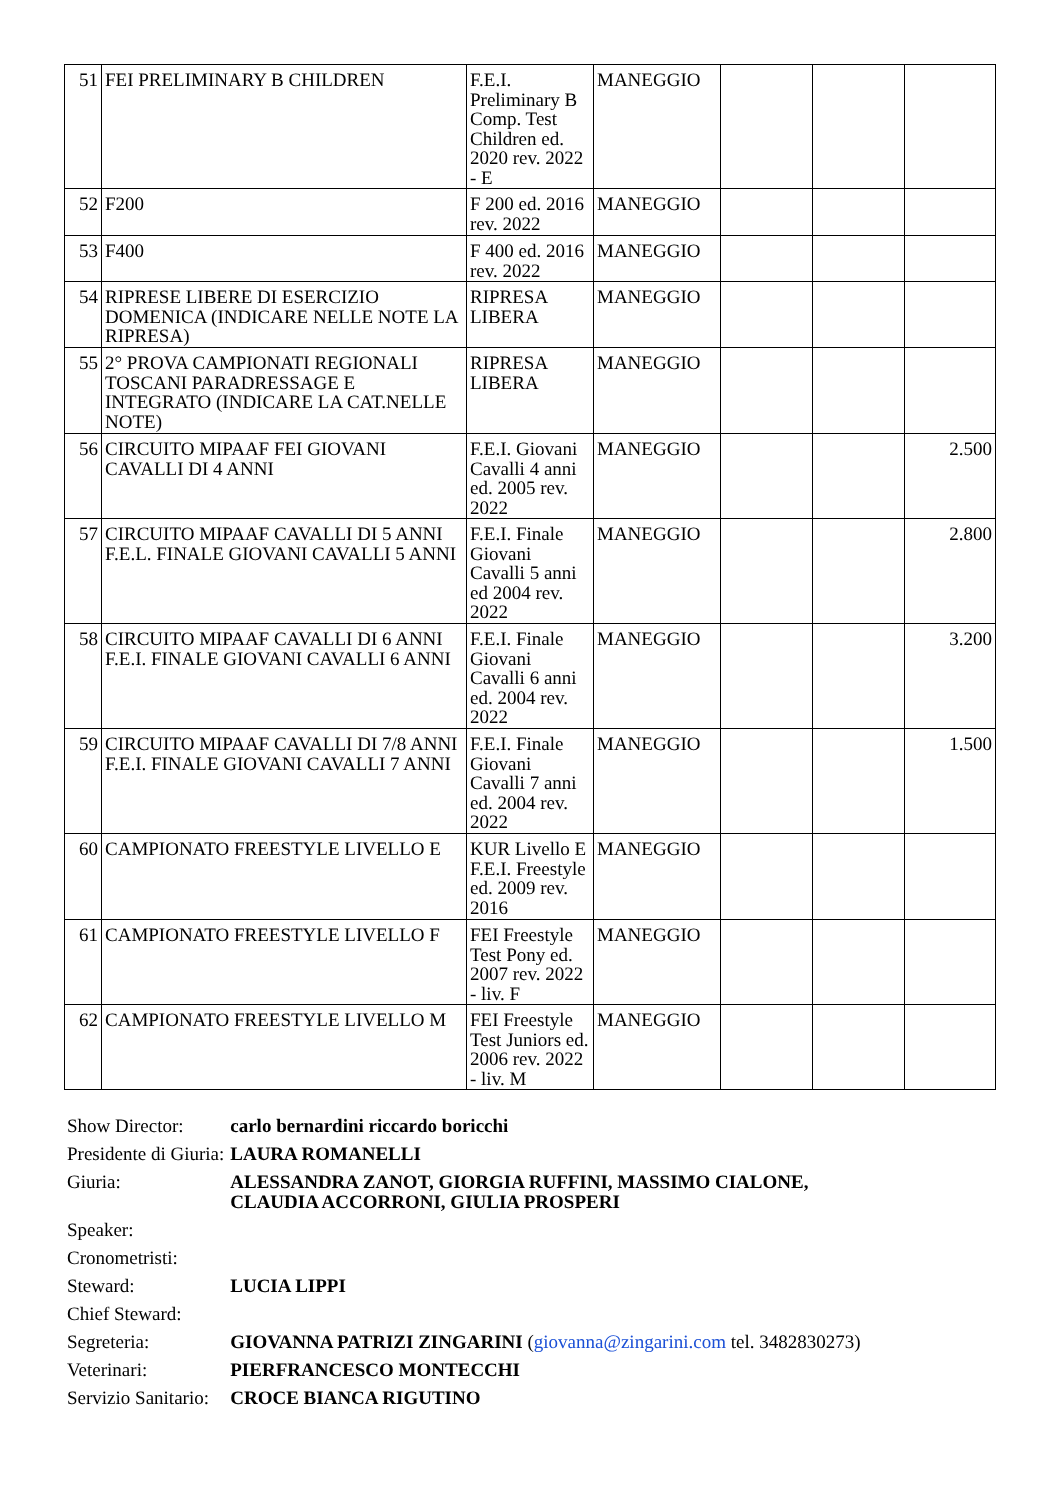| 51 | FEI PRELIMINARY B CHILDREN | F.E.I. Preliminary B Comp. Test Children ed. 2020 rev. 2022 - E | MANEGGIO | | | |
| 52 | F200 | F 200 ed. 2016 rev. 2022 | MANEGGIO | | | |
| 53 | F400 | F 400 ed. 2016 rev. 2022 | MANEGGIO | | | |
| 54 | RIPRESE LIBERE DI ESERCIZIO DOMENICA (INDICARE NELLE NOTE LA RIPRESA) | RIPRESA LIBERA | MANEGGIO | | | |
| 55 | 2° PROVA CAMPIONATI REGIONALI TOSCANI PARADRESSAGE E INTEGRATO (INDICARE LA CAT.NELLE NOTE) | RIPRESA LIBERA | MANEGGIO | | | |
| 56 | CIRCUITO MIPAAF FEI GIOVANI CAVALLI DI 4 ANNI | F.E.I. Giovani Cavalli 4 anni ed. 2005 rev. 2022 | MANEGGIO | | | 2.500 |
| 57 | CIRCUITO MIPAAF CAVALLI DI 5 ANNI F.E.L. FINALE GIOVANI CAVALLI 5 ANNI | F.E.I. Finale Giovani Cavalli 5 anni ed 2004 rev. 2022 | MANEGGIO | | | 2.800 |
| 58 | CIRCUITO MIPAAF CAVALLI DI 6 ANNI F.E.I. FINALE GIOVANI CAVALLI 6 ANNI | F.E.I. Finale Giovani Cavalli 6 anni ed. 2004 rev. 2022 | MANEGGIO | | | 3.200 |
| 59 | CIRCUITO MIPAAF CAVALLI DI 7/8 ANNI F.E.I. FINALE GIOVANI CAVALLI 7 ANNI | F.E.I. Finale Giovani Cavalli 7 anni ed. 2004 rev. 2022 | MANEGGIO | | | 1.500 |
| 60 | CAMPIONATO FREESTYLE LIVELLO E | KUR Livello E F.E.I. Freestyle ed. 2009 rev. 2016 | MANEGGIO | | | |
| 61 | CAMPIONATO FREESTYLE LIVELLO F | FEI Freestyle Test Pony ed. 2007 rev. 2022 - liv. F | MANEGGIO | | | |
| 62 | CAMPIONATO FREESTYLE LIVELLO M | FEI Freestyle Test Juniors ed. 2006 rev. 2022 - liv. M | MANEGGIO | | | |
| Show Director: | carlo bernardini riccardo boricchi |
| Presidente di Giuria: | LAURA ROMANELLI |
| Giuria: | ALESSANDRA ZANOT, GIORGIA RUFFINI, MASSIMO CIALONE, CLAUDIA ACCORRONI, GIULIA PROSPERI |
| Speaker: | |
| Cronometristi: | |
| Steward: | LUCIA LIPPI |
| Chief Steward: | |
| Segreteria: | GIOVANNA PATRIZI ZINGARINI ( giovanna@zingarini.com tel. 3482830273) |
| Veterinari: | PIERFRANCESCO MONTECCHI |
| Servizio Sanitario: | CROCE BIANCA RIGUTINO |